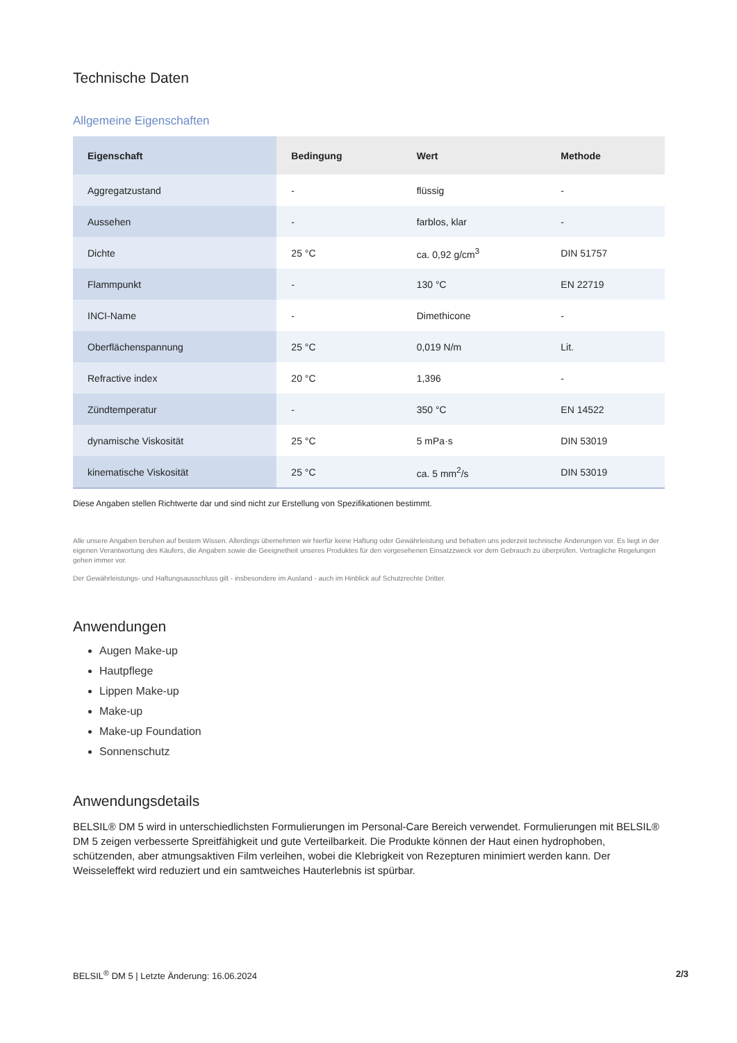Technische Daten
Allgemeine Eigenschaften
| Eigenschaft | Bedingung | Wert | Methode |
| --- | --- | --- | --- |
| Aggregatzustand | - | flüssig | - |
| Aussehen | - | farblos, klar | - |
| Dichte | 25 °C | ca. 0,92 g/cm<sup>3</sup> | DIN 51757 |
| Flammpunkt | - | 130 °C | EN 22719 |
| INCI-Name | - | Dimethicone | - |
| Oberflächenspannung | 25 °C | 0,019 N/m | Lit. |
| Refractive index | 20 °C | 1,396 | - |
| Zündtemperatur | - | 350 °C | EN 14522 |
| dynamische Viskosität | 25 °C | 5 mPa·s | DIN 53019 |
| kinematische Viskosität | 25 °C | ca. 5 mm<sup>2</sup>/s | DIN 53019 |
Diese Angaben stellen Richtwerte dar und sind nicht zur Erstellung von Spezifikationen bestimmt.
Alle unsere Angaben beruhen auf bestem Wissen. Allerdings übernehmen wir hierfür keine Haftung oder Gewährleistung und behalten uns jederzeit technische Änderungen vor. Es liegt in der eigenen Verantwortung des Käufers, die Angaben sowie die Geeignetheit unseres Produktes für den vorgesehenen Einsatzzweck vor dem Gebrauch zu überprüfen. Vertragliche Regelungen gehen immer vor.
Der Gewährleistungs- und Haftungsausschluss gilt - insbesondere im Ausland - auch im Hinblick auf Schutzrechte Dritter.
Anwendungen
Augen Make-up
Hautpflege
Lippen Make-up
Make-up
Make-up Foundation
Sonnenschutz
Anwendungsdetails
BELSIL® DM 5 wird in unterschiedlichsten Formulierungen im Personal-Care Bereich verwendet. Formulierungen mit BELSIL® DM 5 zeigen verbesserte Spreitfähigkeit und gute Verteilbarkeit. Die Produkte können der Haut einen hydrophoben, schützenden, aber atmungsaktiven Film verleihen, wobei die Klebrigkeit von Rezepturen minimiert werden kann. Der Weisseleffekt wird reduziert und ein samtweiches Hauterlebnis ist spürbar.
BELSIL<sup>®</sup> DM 5 | Letzte Änderung: 16.06.2024 2/3